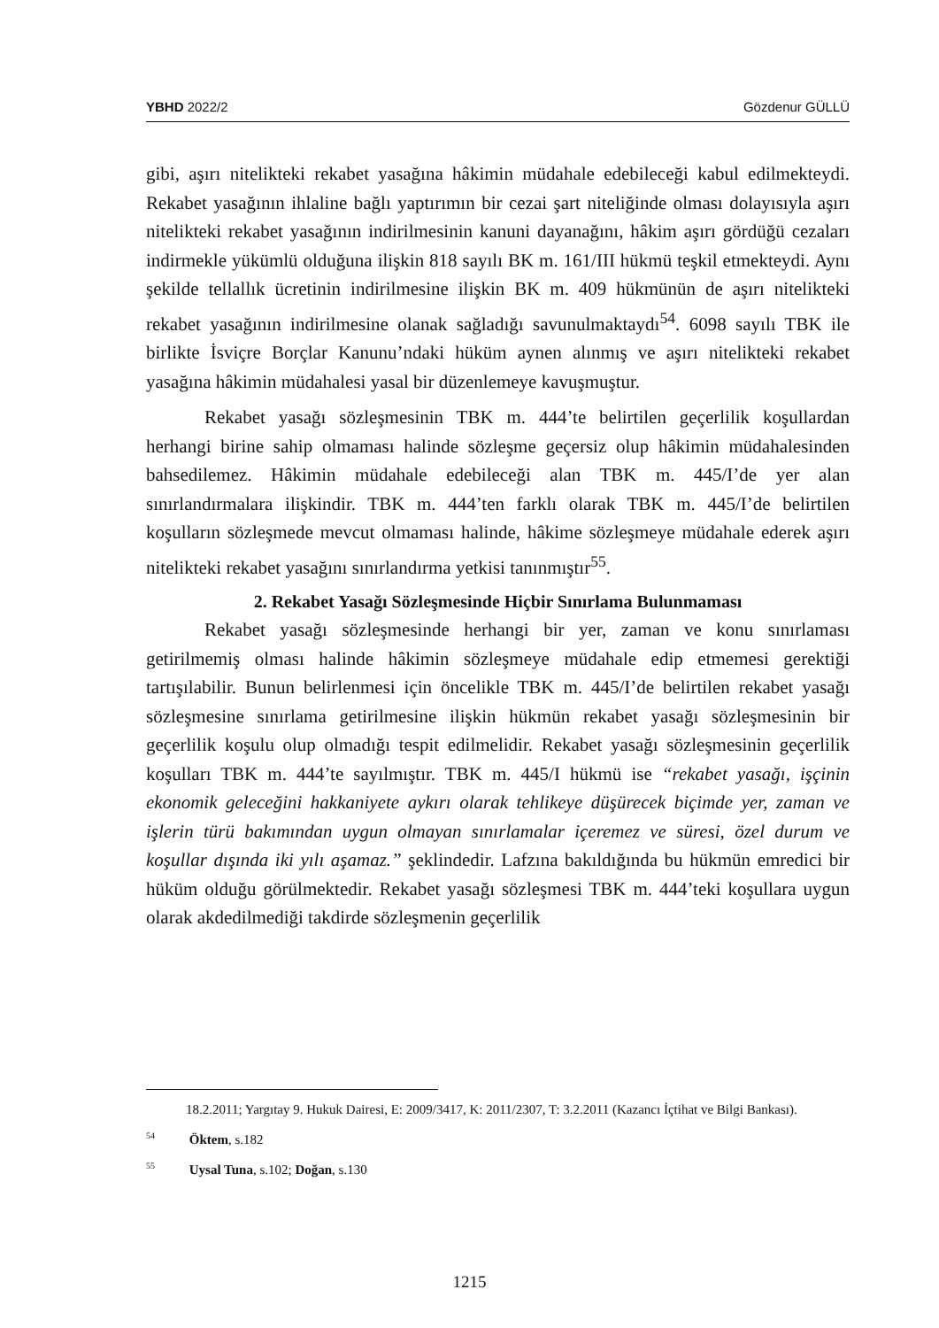YBHD 2022/2 Gözdenur GÜLLÜ
gibi, aşırı nitelikteki rekabet yasağına hâkimin müdahale edebileceği kabul edilmekteydi. Rekabet yasağının ihlaline bağlı yaptırımın bir cezai şart niteliğinde olması dolayısıyla aşırı nitelikteki rekabet yasağının indirilmesinin kanuni dayanağını, hâkim aşırı gördüğü cezaları indirmekle yükümlü olduğuna ilişkin 818 sayılı BK m. 161/III hükmü teşkil etmekteydi. Aynı şekilde tellallık ücretinin indirilmesine ilişkin BK m. 409 hükmünün de aşırı nitelikteki rekabet yasağının indirilmesine olanak sağladığı savunulmaktaydı<sup>54</sup>. 6098 sayılı TBK ile birlikte İsviçre Borçlar Kanunu’ndaki hüküm aynen alınmış ve aşırı nitelikteki rekabet yasağına hâkimin müdahalesi yasal bir düzenlemeye kavuşmuştur.
Rekabet yasağı sözleşmesinin TBK m. 444’te belirtilen geçerlilik koşullardan herhangi birine sahip olmaması halinde sözleşme geçersiz olup hâkimin müdahalesinden bahsedilemez. Hâkimin müdahale edebileceği alan TBK m. 445/I’de yer alan sınırlandırmalara ilişkindir. TBK m. 444’ten farklı olarak TBK m. 445/I’de belirtilen koşulların sözleşmede mevcut olmaması halinde, hâkime sözleşmeye müdahale ederek aşırı nitelikteki rekabet yasağını sınırlandırma yetkisi tanınmıştır<sup>55</sup>.
2. Rekabet Yasağı Sözleşmesinde Hiçbir Sınırlama Bulunmaması
Rekabet yasağı sözleşmesinde herhangi bir yer, zaman ve konu sınırlaması getirilmemiş olması halinde hâkimin sözleşmeye müdahale edip etmemesi gerektiği tartışılabilir. Bunun belirlenmesi için öncelikle TBK m. 445/I’de belirtilen rekabet yasağı sözleşmesine sınırlama getirilmesine ilişkin hükmün rekabet yasağı sözleşmesinin bir geçerlilik koşulu olup olmadığı tespit edilmelidir. Rekabet yasağı sözleşmesinin geçerlilik koşulları TBK m. 444’te sayılmıştır. TBK m. 445/I hükmü ise “rekabet yasağı, işçinin ekonomik geleceğini hakkaniyete aykırı olarak tehlikeye düşürecek biçimde yer, zaman ve işlerin türü bakımından uygun olmayan sınırlamalar içeremez ve süresi, özel durum ve koşullar dışında iki yılı aşamaz.” şeklindedir. Lafzına bakıldığında bu hükmün emredici bir hüküm olduğu görülmektedir. Rekabet yasağı sözleşmesi TBK m. 444’teki koşullara uygun olarak akdedilmediği takdirde sözleşmenin geçerlilik
18.2.2011; Yargıtay 9. Hukuk Dairesi, E: 2009/3417, K: 2011/2307, T: 3.2.2011 (Kazancı İçtihat ve Bilgi Bankası).
<sup>54</sup> Öktem, s.182
<sup>55</sup> Uysal Tuna, s.102; Doğan, s.130
1215